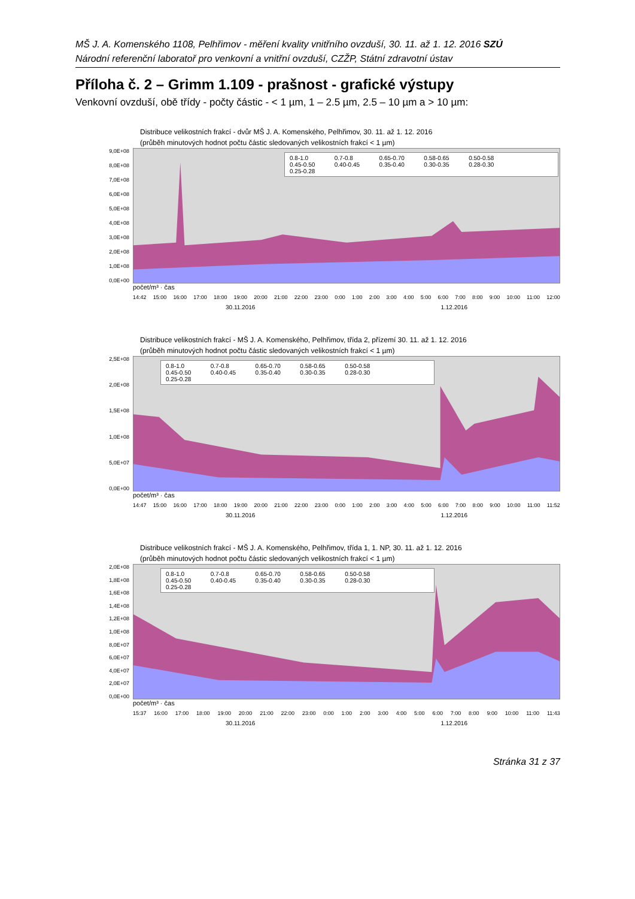MŠ J. A. Komenského 1108, Pelhřimov - měření kvality vnitřního ovzduší, 30. 11. až 1. 12. 2016 SZÚ
Národní referenční laboratoř pro venkovní a vnitřní ovzduší, CZŽP, Státní zdravotní ústav
Příloha č. 2 – Grimm 1.109 - prašnost - grafické výstupy
Venkovní ovzduší, obě třídy - počty částic - < 1 µm, 1 – 2.5 µm, 2.5 – 10 µm a > 10 µm:
Distribuce velikostních frakcí - dvůr MŠ J. A. Komenského, Pelhřimov, 30. 11. až 1. 12. 2016
(průběh minutových hodnot počtu částic sledovaných velikostních frakcí < 1 µm)
9,0E+08
8,0E+08
7,0E+08
6,0E+08
5,0E+08
4,0E+08
3,0E+08
2,0E+08
1,0E+08
0,0E+00
0.8-1.0 0.7-0.8 0.65-0.70 0.58-0.65 0.50-0.58 0.45-0.50 0.40-0.45 0.35-0.40 0.30-0.35 0.28-0.30 0.25-0.28
počet/m³ · čas
14:42 15:00 16:00 17:00 18:00 19:00 20:00 21:00 22:00 23:00 0:00 1:00 2:00 3:00 4:00 5:00 6:00 7:00 8:00 9:00 10:00 11:00 12:00
30.11.2016 1.12.2016
Distribuce velikostních frakcí - MŠ J. A. Komenského, Pelhřimov, třída 2, přízemí 30. 11. až 1. 12. 2016
(průběh minutových hodnot počtu částic sledovaných velikostních frakcí < 1 µm)
2,5E+08
2,0E+08
1,5E+08
1,0E+08
5,0E+07
0,0E+00
0.8-1.0 0.7-0.8 0.65-0.70 0.58-0.65 0.50-0.58 0.45-0.50 0.40-0.45 0.35-0.40 0.30-0.35 0.28-0.30 0.25-0.28
počet/m³ · čas
14:47 15:00 16:00 17:00 18:00 19:00 20:00 21:00 22:00 23:00 0:00 1:00 2:00 3:00 4:00 5:00 6:00 7:00 8:00 9:00 10:00 11:00 11:52
30.11.2016 1.12.2016
Distribuce velikostních frakcí - MŠ J. A. Komenského, Pelhřimov, třída 1, 1. NP, 30. 11. až 1. 12. 2016
(průběh minutových hodnot počtu částic sledovaných velikostních frakcí < 1 µm)
2,0E+08
1,8E+08
1,6E+08
1,4E+08
1,2E+08
1,0E+08
8,0E+07
6,0E+07
4,0E+07
2,0E+07
0,0E+00
0.8-1.0 0.7-0.8 0.65-0.70 0.58-0.65 0.50-0.58 0.45-0.50 0.40-0.45 0.35-0.40 0.30-0.35 0.28-0.30 0.25-0.28
počet/m³ · čas
15:37 16:00 17:00 18:00 19:00 20:00 21:00 22:00 23:00 0:00 1:00 2:00 3:00 4:00 5:00 6:00 7:00 8:00 9:00 10:00 11:00 11:43
30.11.2016 1.12.2016
Stránka 31 z 37